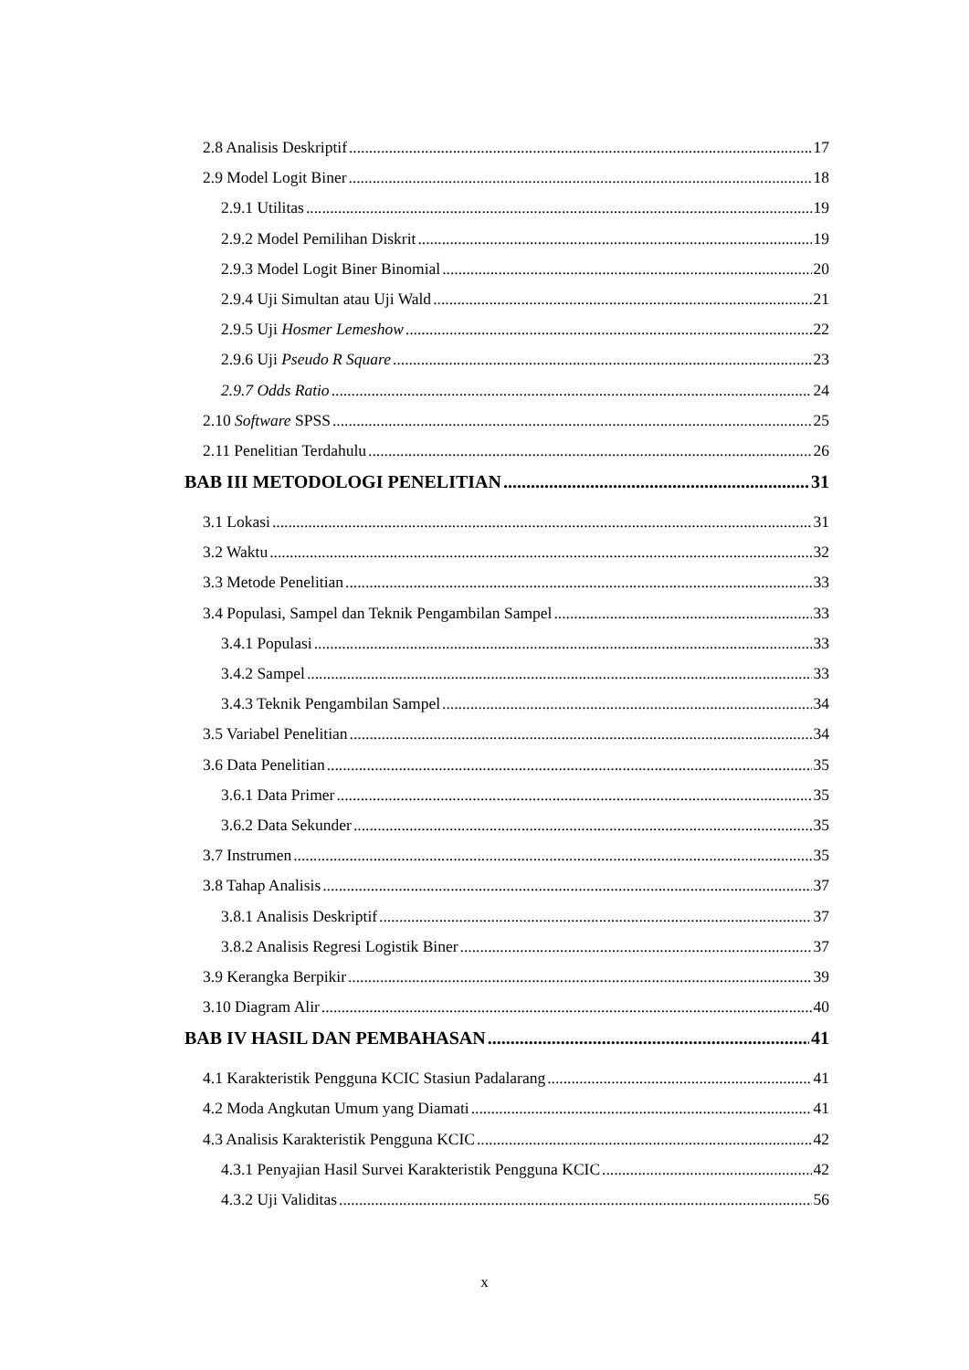2.8 Analisis Deskriptif 17
2.9 Model Logit Biner 18
2.9.1 Utilitas 19
2.9.2 Model Pemilihan Diskrit 19
2.9.3 Model Logit Biner Binomial 20
2.9.4 Uji Simultan atau Uji Wald 21
2.9.5 Uji Hosmer Lemeshow 22
2.9.6 Uji Pseudo R Square 23
2.9.7 Odds Ratio 24
2.10 Software SPSS 25
2.11 Penelitian Terdahulu 26
BAB III METODOLOGI PENELITIAN 31
3.1 Lokasi 31
3.2 Waktu 32
3.3 Metode Penelitian 33
3.4 Populasi, Sampel dan Teknik Pengambilan Sampel 33
3.4.1 Populasi 33
3.4.2 Sampel 33
3.4.3 Teknik Pengambilan Sampel 34
3.5 Variabel Penelitian 34
3.6 Data Penelitian 35
3.6.1 Data Primer 35
3.6.2 Data Sekunder 35
3.7 Instrumen 35
3.8 Tahap Analisis 37
3.8.1 Analisis Deskriptif 37
3.8.2 Analisis Regresi Logistik Biner 37
3.9 Kerangka Berpikir 39
3.10 Diagram Alir 40
BAB IV HASIL DAN PEMBAHASAN 41
4.1 Karakteristik Pengguna KCIC Stasiun Padalarang 41
4.2 Moda Angkutan Umum yang Diamati 41
4.3 Analisis Karakteristik Pengguna KCIC 42
4.3.1 Penyajian Hasil Survei Karakteristik Pengguna KCIC 42
4.3.2 Uji Validitas 56
x